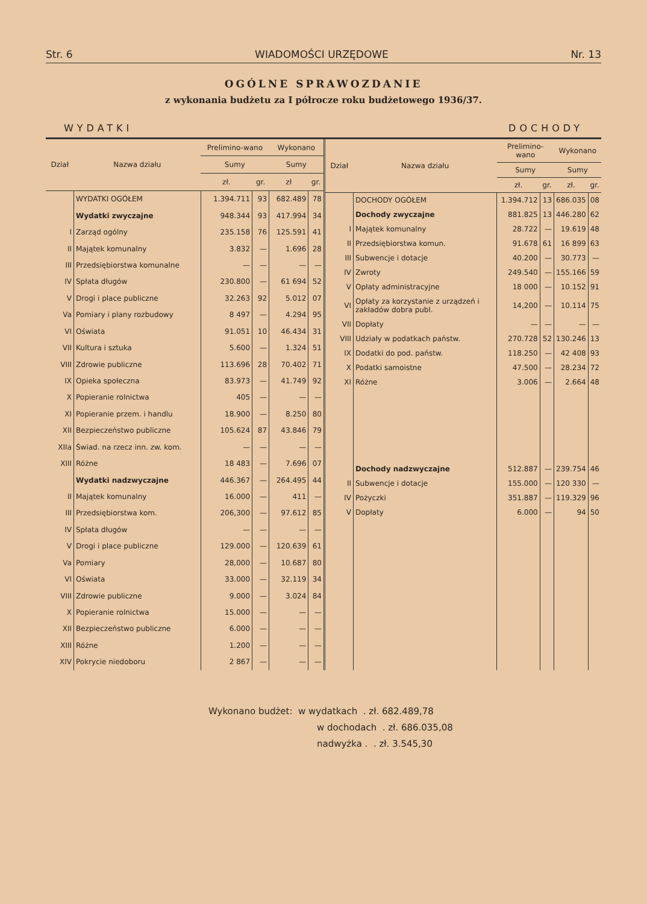Str. 6 WIADOMOŚCI URZĘDOWE Nr. 13
OGÓLNE SPRAWOZDANIE
z wykonania budżetu za I półrocze roku budżetowego 1936/37.
WYDATKI DOCHODY
| Dział | Nazwa działu | Prelimino-wano | | Wykonano | |
| --- | --- | --- | --- | --- | --- |
| | | Sumy | | Sumy | |
| | | zł. | gr. | zł | gr. |
| | WYDATKI OGÓŁEM | 1.394.711 | 93 | 682.489 | 78 |
| | Wydatki zwyczajne | 948.344 | 93 | 417.994 | 34 |
| I | Zarząd ogólny | 235.158 | 76 | 125.591 | 41 |
| II | Majątek komunalny | 3.832 | — | 1.696 | 28 |
| III | Przedsiębiorstwa komunalne | — | — | — | — |
| IV | Spłata długów | 230.800 | — | 61 694 | 52 |
| V | Drogi i place publiczne | 32.263 | 92 | 5.012 | 07 |
| Va | Pomiary i plany rozbudowy | 8 497 | — | 4.294 | 95 |
| VI | Oświata | 91.051 | 10 | 46.434 | 31 |
| VII | Kultura i sztuka | 5.600 | — | 1.324 | 51 |
| VIII | Zdrowie publiczne | 113.696 | 28 | 70.402 | 71 |
| IX | Opieka społeczna | 83.973 | — | 41.749 | 92 |
| X | Popieranie rolnictwa | 405 | — | — | — |
| XI | Popieranie przem. i handlu | 18.900 | — | 8.250 | 80 |
| XII | Bezpieczeństwo publiczne | 105.624 | 87 | 43.846 | 79 |
| XIIa | Świad. na rzecz inn. zw. kom. | — | — | — | — |
| XIII | Różne | 18 483 | — | 7.696 | 07 |
| | Wydatki nadzwyczajne | 446.367 | — | 264.495 | 44 |
| II | Majątek komunalny | 16.000 | — | 411 | — |
| III | Przedsiębiorstwa kom. | 206,300 | — | 97.612 | 85 |
| IV | Spłata długów | — | — | — | — |
| V | Drogi i place publiczne | 129.000 | — | 120.639 | 61 |
| Va | Pomiary | 28,000 | — | 10.687 | 80 |
| VI | Oświata | 33.000 | — | 32.119 | 34 |
| VIII | Zdrowie publiczne | 9.000 | — | 3.024 | 84 |
| X | Popieranie rolnictwa | 15.000 | — | — | — |
| XII | Bezpieczeństwo publiczne | 6.000 | — | — | — |
| XIII | Różne | 1.200 | — | — | — |
| XIV | Pokrycie niedoboru | 2 867 | — | — | — |
| Dział | Nazwa działu | Prelimino-wano | | Wykonano | |
| --- | --- | --- | --- | --- | --- |
| | | Sumy | | Sumy | |
| | | zł. | gr. | zł. | gr. |
| | DOCHODY OGÓŁEM | 1.394.712 | 13 | 686.035 | 08 |
| | Dochody zwyczajne | 881.825 | 13 | 446.280 | 62 |
| I | Majątek komunalny | 28.722 | — | 19.619 | 48 |
| II | Przedsiębiorstwa komun. | 91.678 | 61 | 16 899 | 63 |
| III | Subwencje i dotacje | 40.200 | — | 30.773 | — |
| IV | Zwroty | 249.540 | — | 155.166 | 59 |
| V | Opłaty administracyjne | 18 000 | — | 10.152 | 91 |
| VI | Opłaty za korzystanie z urządzeń i zakładów dobra publ. | 14,200 | — | 10.114 | 75 |
| VII | Dopłaty | — | — | — | — |
| VIII | Udziały w podatkach państw. | 270.728 | 52 | 130.246 | 13 |
| IX | Dodatki do pod. państw. | 118.250 | — | 42 408 | 93 |
| X | Podatki samoistne | 47.500 | — | 28.234 | 72 |
| XI | Różne | 3.006 | — | 2.664 | 48 |
| | Dochody nadzwyczajne | 512.887 | — | 239.754 | 46 |
| II | Subwencje i dotacje | 155.000 | — | 120 330 | — |
| IV | Pożyczki | 351.887 | — | 119.329 | 96 |
| V | Dopłaty | 6.000 | — | 94 | 50 |
Wykonano budżet: w wydatkach . zł. 682.489,78
w dochodach . zł. 686.035,08
nadwyżka . . zł. 3.545,30